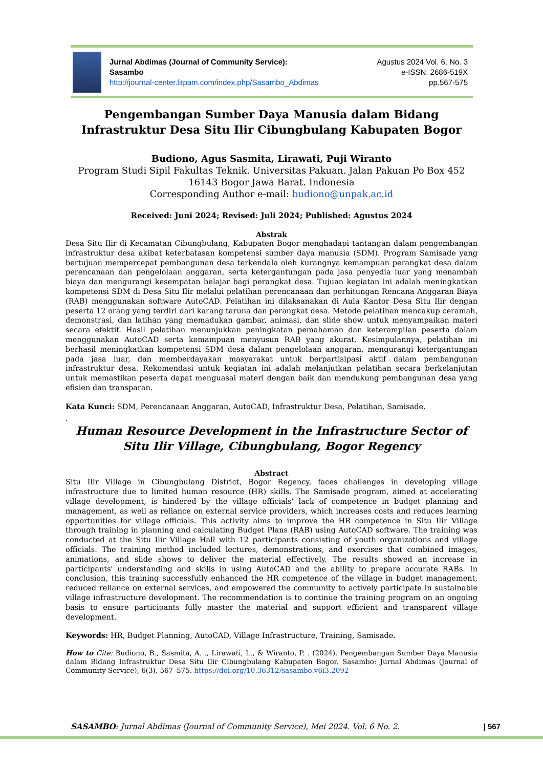Jurnal Abdimas (Journal of Community Service):
Sasambo
http://journal-center.litpam.com/index.php/Sasambo_Abdimas
Agustus 2024 Vol. 6, No. 3
e-ISSN: 2686-519X
pp.567-575
Pengembangan Sumber Daya Manusia dalam Bidang Infrastruktur Desa Situ Ilir Cibungbulang Kabupaten Bogor
Budiono, Agus Sasmita, Lirawati, Puji Wiranto
Program Studi Sipil Fakultas Teknik. Universitas Pakuan. Jalan Pakuan Po Box 452 16143 Bogor Jawa Barat. Indonesia
Corresponding Author e-mail: budiono@unpak.ac.id
Received: Juni 2024; Revised: Juli 2024; Published: Agustus 2024
Abstrak
Desa Situ Ilir di Kecamatan Cibungbulang, Kabupaten Bogor menghadapi tantangan dalam pengembangan infrastruktur desa akibat keterbatasan kompetensi sumber daya manusia (SDM). Program Samisade yang bertujuan mempercepat pembangunan desa terkendala oleh kurangnya kemampuan perangkat desa dalam perencanaan dan pengelolaan anggaran, serta ketergantungan pada jasa penyedia luar yang menambah biaya dan mengurangi kesempatan belajar bagi perangkat desa. Tujuan kegiatan ini adalah meningkatkan kompetensi SDM di Desa Situ Ilir melalui pelatihan perencanaan dan perhitungan Rencana Anggaran Biaya (RAB) menggunakan software AutoCAD. Pelatihan ini dilaksanakan di Aula Kantor Desa Situ Ilir dengan peserta 12 orang yang terdiri dari karang taruna dan perangkat desa. Metode pelatihan mencakup ceramah, demonstrasi, dan latihan yang memadukan gambar, animasi, dan slide show untuk menyampaikan materi secara efektif. Hasil pelatihan menunjukkan peningkatan pemahaman dan keterampilan peserta dalam menggunakan AutoCAD serta kemampuan menyusun RAB yang akurat. Kesimpulannya, pelatihan ini berhasil meningkatkan kompetensi SDM desa dalam pengelolaan anggaran, mengurangi ketergantungan pada jasa luar, dan memberdayakan masyarakat untuk berpartisipasi aktif dalam pembangunan infrastruktur desa. Rekomendasi untuk kegiatan ini adalah melanjutkan pelatihan secara berkelanjutan untuk memastikan peserta dapat menguasai materi dengan baik dan mendukung pembangunan desa yang efisien dan transparan.
Kata Kunci: SDM, Perencanaan Anggaran, AutoCAD, Infrastruktur Desa, Pelatihan, Samisade.
.
Human Resource Development in the Infrastructure Sector of Situ Ilir Village, Cibungbulang, Bogor Regency
Abstract
Situ Ilir Village in Cibungbulang District, Bogor Regency, faces challenges in developing village infrastructure due to limited human resource (HR) skills. The Samisade program, aimed at accelerating village development, is hindered by the village officials' lack of competence in budget planning and management, as well as reliance on external service providers, which increases costs and reduces learning opportunities for village officials. This activity aims to improve the HR competence in Situ Ilir Village through training in planning and calculating Budget Plans (RAB) using AutoCAD software. The training was conducted at the Situ Ilir Village Hall with 12 participants consisting of youth organizations and village officials. The training method included lectures, demonstrations, and exercises that combined images, animations, and slide shows to deliver the material effectively. The results showed an increase in participants' understanding and skills in using AutoCAD and the ability to prepare accurate RABs. In conclusion, this training successfully enhanced the HR competence of the village in budget management, reduced reliance on external services, and empowered the community to actively participate in sustainable village infrastructure development. The recommendation is to continue the training program on an ongoing basis to ensure participants fully master the material and support efficient and transparent village development.
Keywords: HR, Budget Planning, AutoCAD, Village Infrastructure, Training, Samisade.
How to Cite: Budiono, B., Sasmita, A. ., Lirawati, L., & Wiranto, P. . (2024). Pengembangan Sumber Daya Manusia dalam Bidang Infrastruktur Desa Situ Ilir Cibungbulang Kabupaten Bogor. Sasambo: Jurnal Abdimas (Journal of Community Service), 6(3), 567–575. https://doi.org/10.36312/sasambo.v6i3.2092
SASAMBO: Jurnal Abdimas (Journal of Community Service), Mei 2024. Vol. 6 No. 2. | 567